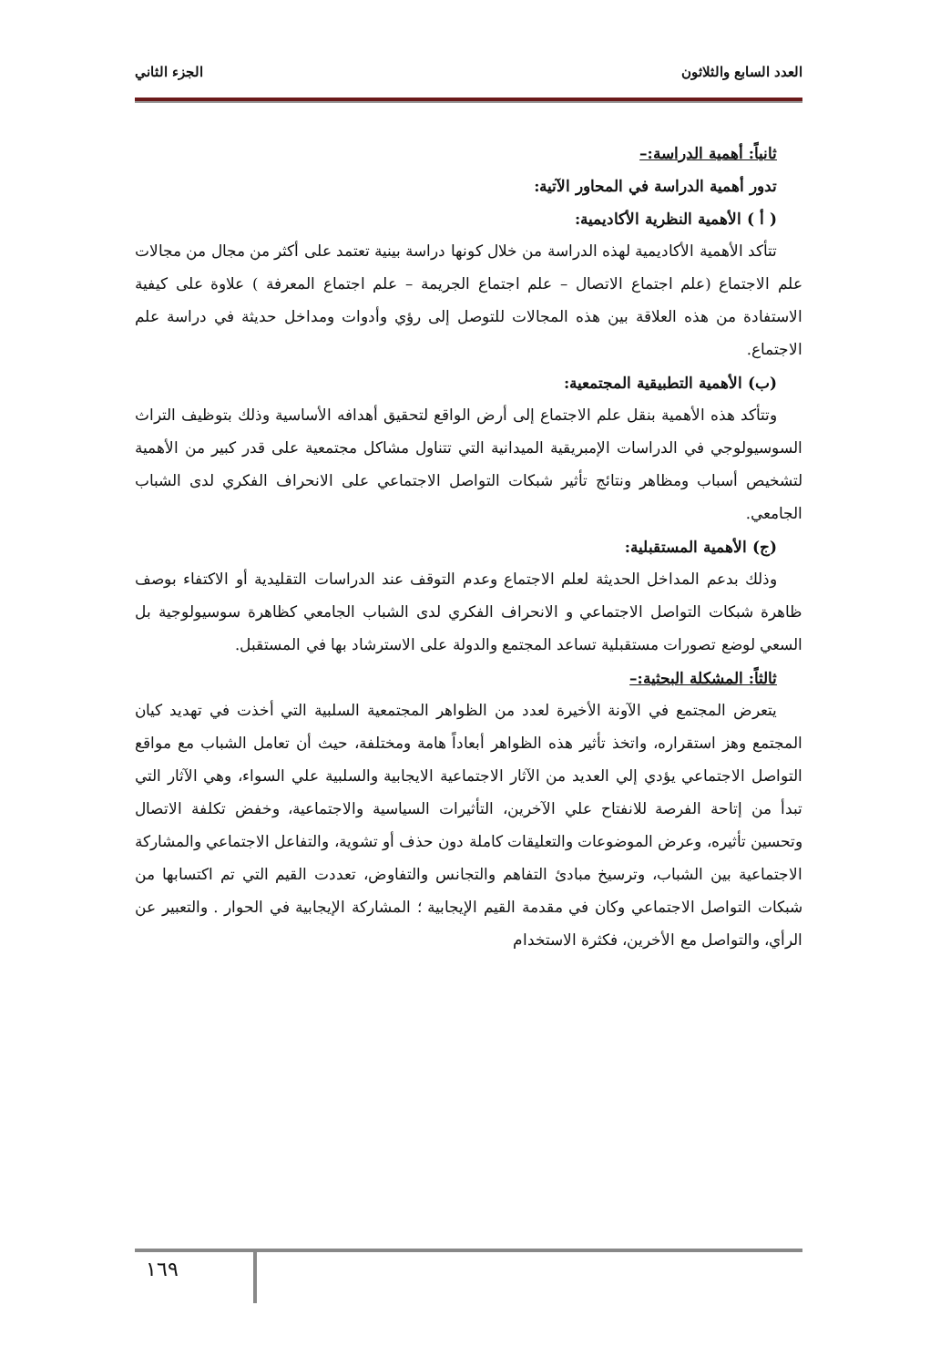العدد السابع والثلاثون الجزء الثاني
ثانياً: أهمية الدراسة:–
تدور أهمية الدراسة في المحاور الآتية:
( أ ) الأهمية النظرية الأكاديمية:
تتأكد الأهمية الأكاديمية لهذه الدراسة من خلال كونها دراسة بينية تعتمد على أكثر من مجال من مجالات علم الاجتماع (علم اجتماع الاتصال – علم اجتماع الجريمة – علم اجتماع المعرفة ) علاوة على كيفية الاستفادة من هذه العلاقة بين هذه المجالات للتوصل إلى رؤي وأدوات ومداخل حديثة في دراسة علم الاجتماع.
(ب) الأهمية التطبيقية المجتمعية:
وتتأكد هذه الأهمية بنقل علم الاجتماع إلى أرض الواقع لتحقيق أهدافه الأساسية وذلك بتوظيف التراث السوسيولوجي في الدراسات الإمبريقية الميدانية التي تتناول مشاكل مجتمعية على قدر كبير من الأهمية لتشخيص أسباب ومظاهر ونتائج تأثير شبكات التواصل الاجتماعي على الانحراف الفكري لدى الشباب الجامعي.
(ج) الأهمية المستقبلية:
وذلك بدعم المداخل الحديثة لعلم الاجتماع وعدم التوقف عند الدراسات التقليدية أو الاكتفاء بوصف ظاهرة شبكات التواصل الاجتماعي و الانحراف الفكري لدى الشباب الجامعي كظاهرة سوسيولوجية بل السعي لوضع تصورات مستقبلية تساعد المجتمع والدولة على الاسترشاد بها في المستقبل.
ثالثاً: المشكلة البحثية:–
يتعرض المجتمع في الآونة الأخيرة لعدد من الظواهر المجتمعية السلبية التي أخذت في تهديد كيان المجتمع وهز استقراره، واتخذ تأثير هذه الظواهر أبعاداً هامة ومختلفة، حيث أن تعامل الشباب مع مواقع التواصل الاجتماعي يؤدي إلي العديد من الآثار الاجتماعية الايجابية والسلبية علي السواء، وهي الآثار التي تبدأ من إتاحة الفرصة للانفتاح علي الآخرين، التأثيرات السياسية والاجتماعية، وخفض تكلفة الاتصال وتحسين تأثيره، وعرض الموضوعات والتعليقات كاملة دون حذف أو تشوية، والتفاعل الاجتماعي والمشاركة الاجتماعية بين الشباب، وترسيخ مبادئ التفاهم والتجانس والتفاوض، تعددت القيم التي تم اكتسابها من شبكات التواصل الاجتماعي وكان في مقدمة القيم الإيجابية ؛ المشاركة الإيجابية في الحوار . والتعبير عن الرأي، والتواصل مع الأخرين، فكثرة الاستخدام
١٦٩